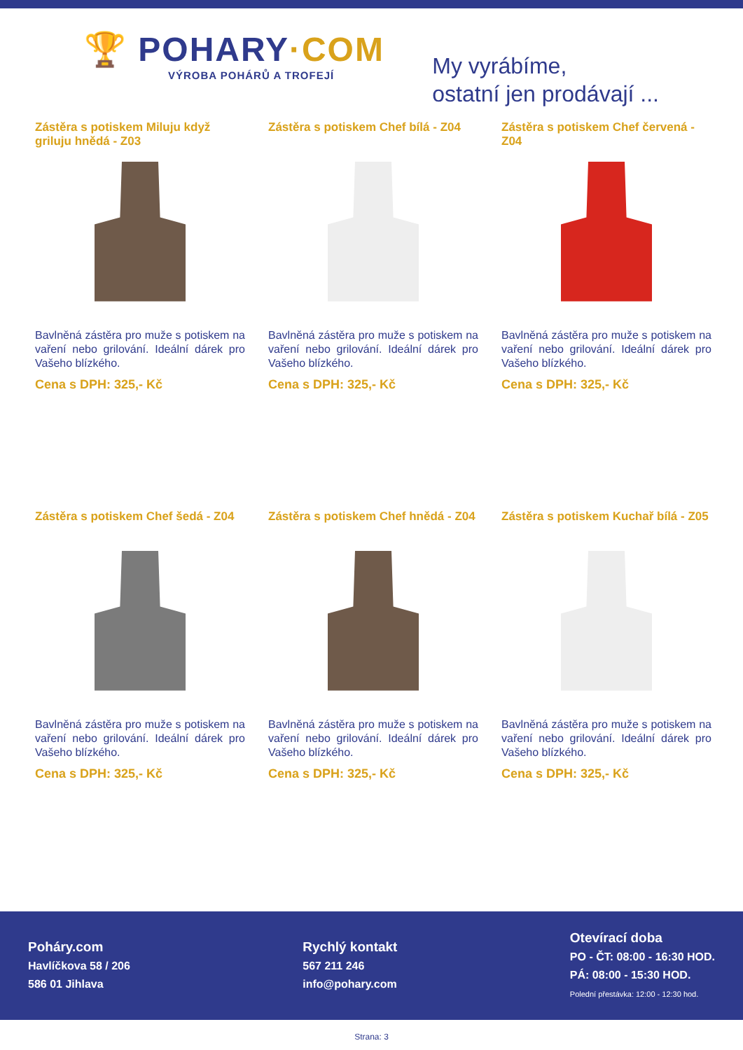🏆 POHARY·COM
VÝROBA POHÁRŮ A TROFEJÍ
My vyrábíme,
ostatní jen prodávají ...
Zástěra s potiskem Miluju když griluju hnědá - Z03
Bavlněná zástěra pro muže s potiskem na vaření nebo grilování. Ideální dárek pro Vašeho blízkého.
Cena s DPH: 325,- Kč
Zástěra s potiskem Chef bílá - Z04
Bavlněná zástěra pro muže s potiskem na vaření nebo grilování. Ideální dárek pro Vašeho blízkého.
Cena s DPH: 325,- Kč
Zástěra s potiskem Chef červená - Z04
Bavlněná zástěra pro muže s potiskem na vaření nebo grilování. Ideální dárek pro Vašeho blízkého.
Cena s DPH: 325,- Kč
Zástěra s potiskem Chef šedá - Z04
Bavlněná zástěra pro muže s potiskem na vaření nebo grilování. Ideální dárek pro Vašeho blízkého.
Cena s DPH: 325,- Kč
Zástěra s potiskem Chef hnědá - Z04
Bavlněná zástěra pro muže s potiskem na vaření nebo grilování. Ideální dárek pro Vašeho blízkého.
Cena s DPH: 325,- Kč
Zástěra s potiskem Kuchař bílá - Z05
Bavlněná zástěra pro muže s potiskem na vaření nebo grilování. Ideální dárek pro Vašeho blízkého.
Cena s DPH: 325,- Kč
Poháry.com
Havlíčkova 58 / 206
586 01 Jihlava
Rychlý kontakt
567 211 246
info@pohary.com
Otevírací doba
PO - ČT: 08:00 - 16:30 HOD.
PÁ: 08:00 - 15:30 HOD.
Polední přestávka: 12:00 - 12:30 hod.
Strana: 3